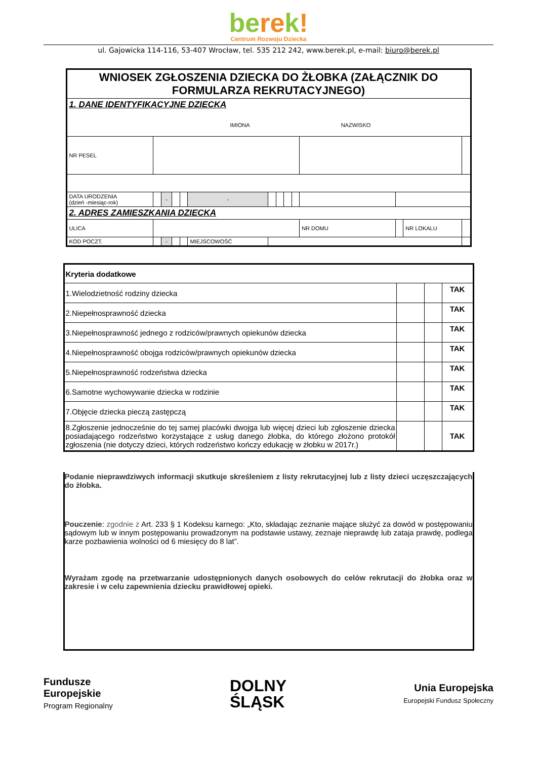berek!
Centrum Rozwoju Dziecka
ul. Gajowicka 114-116, 53-407 Wrocław, tel. 535 212 242, www.berek.pl, e-mail: biuro@berek.pl
| WNIOSEK ZGŁOSZENIA DZIECKA DO ŻŁOBKA (ZAŁĄCZNIK DO FORMULARZA REKRUTACYJNEGO) | | | | | | | | | | | | | | | |
| 1. DANE IDENTYFIKACYJNE DZIECKA IMIONA NAZWISKO | | | | | | | | | | | | | | | |
| NR PESEL | | | | | | | | | | | | | | | |
| DATA URODZENIA (dzień -miesiąc-rok) | | - | | | - | | | | | | | | | | |
| 2. ADRES ZAMIESZKANIA DZIECKA | | | | | | | | | | | | | | | |
| ULICA | | | | | | | | | | | NR DOMU | | NR LOKALU | | |
| KOD POCZT. | | - | | | MIEJSCOWOŚĆ | | | | | | | | | | |
| Kryteria dodatkowe | | | |
| 1.Wielodzietność rodziny dziecka | | | TAK |
| 2.Niepełnosprawność dziecka | | | TAK |
| 3.Niepełnosprawność jednego z rodziców/prawnych opiekunów dziecka | | | TAK |
| 4.Niepełnosprawność obojga rodziców/prawnych opiekunów dziecka | | | TAK |
| 5.Niepełnosprawność rodzeństwa dziecka | | | TAK |
| 6.Samotne wychowywanie dziecka w rodzinie | | | TAK |
| 7.Objęcie dziecka pieczą zastępczą | | | TAK |
| 8.Zgłoszenie jednocześnie do tej samej placówki dwojga lub więcej dzieci lub zgłoszenie dziecka posiadającego rodzeństwo korzystające z usług danego żłobka, do którego złożono protokół zgłoszenia (nie dotyczy dzieci, których rodzeństwo kończy edukację w żłobku w 2017r.) | | | TAK |
Podanie nieprawdziwych informacji skutkuje skreśleniem z listy rekrutacyjnej lub z listy dzieci uczęszczających do żłobka.
Pouczenie: zgodnie z Art. 233 § 1 Kodeksu karnego: „Kto, składając zeznanie mające służyć za dowód w postępowaniu sądowym lub w innym postępowaniu prowadzonym na podstawie ustawy, zeznaje nieprawdę lub zataja prawdę, podlega karze pozbawienia wolności od 6 miesięcy do 8 lat”.
Wyrażam zgodę na przetwarzanie udostępnionych danych osobowych do celów rekrutacji do żłobka oraz w zakresie i w celu zapewnienia dziecku prawidłowej opieki.
Fundusze
Europejskie
Program Regionalny
DOLNY
ŚLĄSK
Unia Europejska
Europejski Fundusz Społeczny